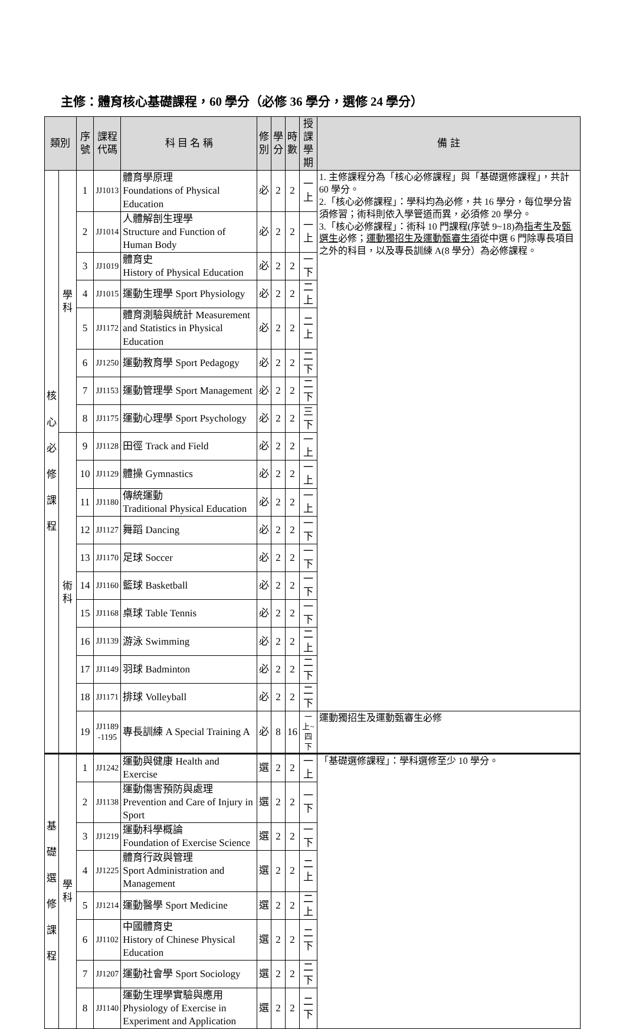主修：體育核心基礎課程，60 學分（必修 36 學分，選修 24 學分）
| 類別 | | 序號 | 課程 代碼 | 科 目 名 稱 | 修 別 | 學 分 | 時 數 | 授課 學期 | 備 註 |
| --- | --- | --- | --- | --- | --- | --- | --- | --- | --- |
| 核 心 必 修 課 程 | 學科 | 1 | JJ1013 | 體育學原理 Foundations of Physical Education | 必 | 2 | 2 | 一上 | 1. 主修課程分為「核心必修課程」與「基礎選修課程」，共計 60 學分。 2.「核心必修課程」：學科均為必修，共 16 學分，每位學分皆須修習；術科則依入學管道而異，必須修 20 學分。 3.「核心必修課程」：術科 10 門課程(序號 9~18)為 指考生 及 甄選生 必修； 運動獨招生及運動甄審生須 從中選 6 門除專長項目之外的科目，以及專長訓練 A(8 學分）為必修課程。 |
| | | 2 | JJ1014 | 人體解剖生理學 Structure and Function of Human Body | 必 | 2 | 2 | 一上 | |
| | | 3 | JJ1019 | 體育史 History of Physical Education | 必 | 2 | 2 | 一下 | |
| | | 4 | JJ1015 | 運動生理學 Sport Physiology | 必 | 2 | 2 | 二上 | |
| | | 5 | JJ1172 | 體育測驗與統計 Measurement and Statistics in Physical Education | 必 | 2 | 2 | 二上 | |
| | | 6 | JJ1250 | 運動教育學 Sport Pedagogy | 必 | 2 | 2 | 二下 | |
| | | 7 | JJ1153 | 運動管理學 Sport Management | 必 | 2 | 2 | 二下 | |
| | | 8 | JJ1175 | 運動心理學 Sport Psychology | 必 | 2 | 2 | 三下 | |
| | 術科 | 9 | JJ1128 | 田徑 Track and Field | 必 | 2 | 2 | 一上 | |
| | | 10 | JJ1129 | 體操 Gymnastics | 必 | 2 | 2 | 一上 | |
| | | 11 | JJ1180 | 傳統運動 Traditional Physical Education | 必 | 2 | 2 | 一上 | |
| | | 12 | JJ1127 | 舞蹈 Dancing | 必 | 2 | 2 | 一下 | |
| | | 13 | JJ1170 | 足球 Soccer | 必 | 2 | 2 | 一下 | |
| | | 14 | JJ1160 | 籃球 Basketball | 必 | 2 | 2 | 一下 | |
| | | 15 | JJ1168 | 桌球 Table Tennis | 必 | 2 | 2 | 一下 | |
| | | 16 | JJ1139 | 游泳 Swimming | 必 | 2 | 2 | 二上 | |
| | | 17 | JJ1149 | 羽球 Badminton | 必 | 2 | 2 | 二下 | |
| | | 18 | JJ1171 | 排球 Volleyball | 必 | 2 | 2 | 二下 | |
| | | 19 | JJ1189 -1195 | 專長訓練 A Special Training A | 必 | 8 | 16 | 一上~ 四下 | 運動獨招生及運動甄審生必修 |
| 基 礎 選 修 課 程 | 學科 | 1 | JJ1242 | 運動與健康 Health and Exercise | 選 | 2 | 2 | 一上 | 「基礎選修課程」：學科選修至少 10 學分。 |
| | | 2 | JJ1138 | 運動傷害預防與處理 Prevention and Care of Injury in Sport | 選 | 2 | 2 | 一下 | |
| | | 3 | JJ1219 | 運動科學概論 Foundation of Exercise Science | 選 | 2 | 2 | 一下 | |
| | | 4 | JJ1225 | 體育行政與管理 Sport Administration and Management | 選 | 2 | 2 | 二上 | |
| | | 5 | JJ1214 | 運動醫學 Sport Medicine | 選 | 2 | 2 | 二上 | |
| | | 6 | JJ1102 | 中國體育史 History of Chinese Physical Education | 選 | 2 | 2 | 二下 | |
| | | 7 | JJ1207 | 運動社會學 Sport Sociology | 選 | 2 | 2 | 二下 | |
| | | 8 | JJ1140 | 運動生理學實驗與應用 Physiology of Exercise in Experiment and Application | 選 | 2 | 2 | 二下 | |